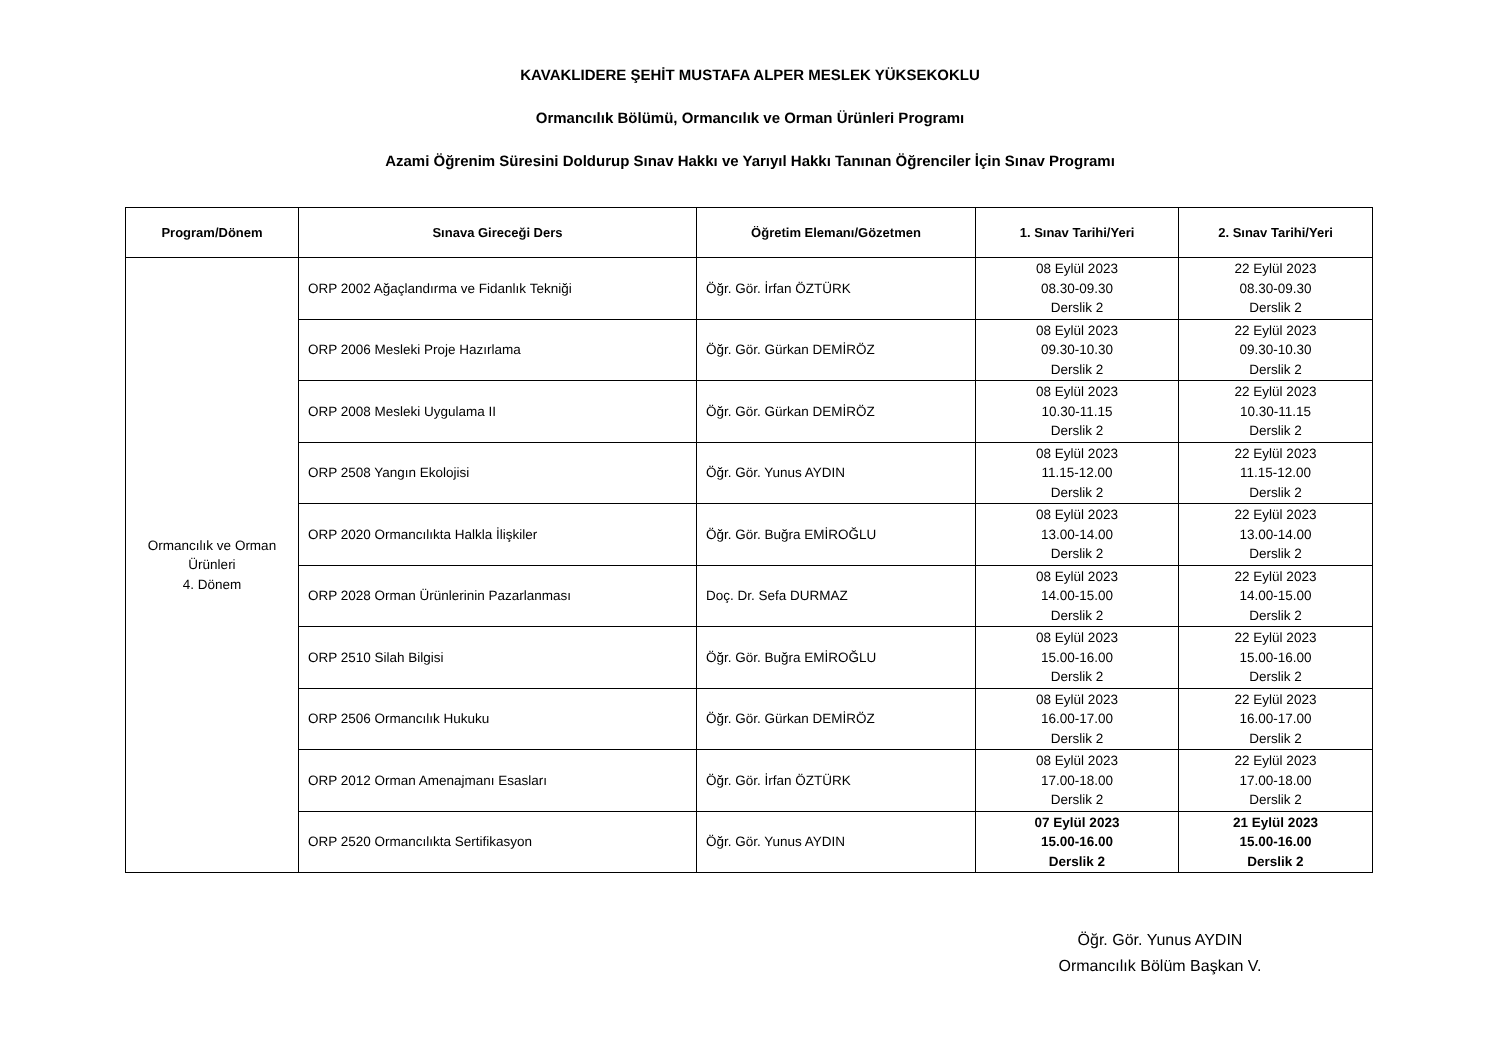KAVAKLIDERE ŞEHİT MUSTAFA ALPER MESLEK YÜKSEKOKLU
Ormancılık Bölümü, Ormancılık ve Orman Ürünleri Programı
Azami Öğrenim Süresini Doldurup Sınav Hakkı ve Yarıyıl Hakkı Tanınan Öğrenciler İçin Sınav Programı
| Program/Dönem | Sınava Gireceği Ders | Öğretim Elemanı/Gözetmen | 1. Sınav Tarihi/Yeri | 2. Sınav Tarihi/Yeri |
| --- | --- | --- | --- | --- |
| Ormancılık ve Orman Ürünleri 4. Dönem | ORP 2002 Ağaçlandırma ve Fidanlık Tekniği | Öğr. Gör. İrfan ÖZTÜRK | 08 Eylül 2023 08.30-09.30 Derslik 2 | 22 Eylül 2023 08.30-09.30 Derslik 2 |
| | ORP 2006 Mesleki Proje Hazırlama | Öğr. Gör. Gürkan DEMİRÖZ | 08 Eylül 2023 09.30-10.30 Derslik 2 | 22 Eylül 2023 09.30-10.30 Derslik 2 |
| | ORP 2008 Mesleki Uygulama II | Öğr. Gör. Gürkan DEMİRÖZ | 08 Eylül 2023 10.30-11.15 Derslik 2 | 22 Eylül 2023 10.30-11.15 Derslik 2 |
| | ORP 2508 Yangın Ekolojisi | Öğr. Gör. Yunus AYDIN | 08 Eylül 2023 11.15-12.00 Derslik 2 | 22 Eylül 2023 11.15-12.00 Derslik 2 |
| | ORP 2020 Ormancılıkta Halkla İlişkiler | Öğr. Gör. Buğra EMİROĞLU | 08 Eylül 2023 13.00-14.00 Derslik 2 | 22 Eylül 2023 13.00-14.00 Derslik 2 |
| | ORP 2028 Orman Ürünlerinin Pazarlanması | Doç. Dr. Sefa DURMAZ | 08 Eylül 2023 14.00-15.00 Derslik 2 | 22 Eylül 2023 14.00-15.00 Derslik 2 |
| | ORP 2510 Silah Bilgisi | Öğr. Gör. Buğra EMİROĞLU | 08 Eylül 2023 15.00-16.00 Derslik 2 | 22 Eylül 2023 15.00-16.00 Derslik 2 |
| | ORP 2506 Ormancılık Hukuku | Öğr. Gör. Gürkan DEMİRÖZ | 08 Eylül 2023 16.00-17.00 Derslik 2 | 22 Eylül 2023 16.00-17.00 Derslik 2 |
| | ORP 2012 Orman Amenajmanı Esasları | Öğr. Gör. İrfan ÖZTÜRK | 08 Eylül 2023 17.00-18.00 Derslik 2 | 22 Eylül 2023 17.00-18.00 Derslik 2 |
| | ORP 2520 Ormancılıkta Sertifikasyon | Öğr. Gör. Yunus AYDIN | 07 Eylül 2023 15.00-16.00 Derslik 2 | 21 Eylül 2023 15.00-16.00 Derslik 2 |
Öğr. Gör. Yunus AYDIN
Ormancılık Bölüm Başkan V.